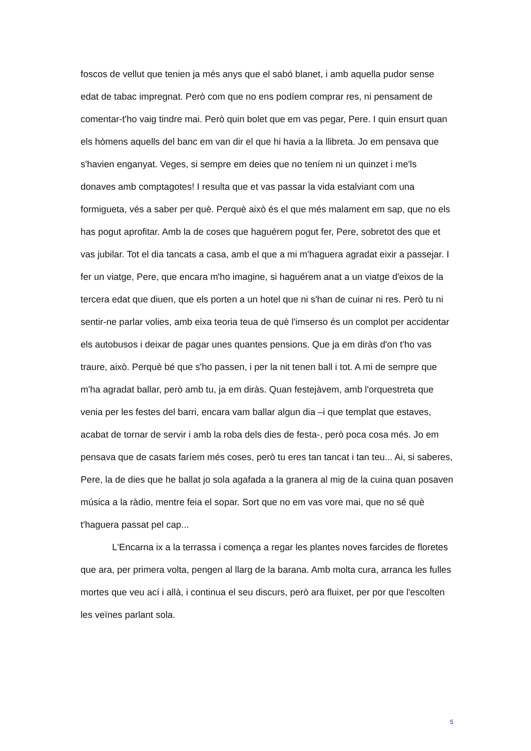foscos de vellut que tenien ja més anys que el sabó blanet, i amb aquella pudor sense edat de tabac impregnat. Però com que no ens podíem comprar res, ni pensament de comentar-t'ho vaig tindre mai. Però quin bolet que em vas pegar, Pere. I quin ensurt quan els hòmens aquells del banc em van dir el que hi havia a la llibreta. Jo em pensava que s'havien enganyat. Veges, si sempre em deies que no teníem ni un quinzet i me'ls donaves amb comptagotes! I resulta que et vas passar la vida estalviant com una formigueta, vés a saber per què. Perquè això és el que més malament em sap, que no els has pogut aprofitar. Amb la de coses que haguérem pogut fer, Pere, sobretot des que et vas jubilar. Tot el dia tancats a casa, amb el que a mi m'haguera agradat eixir a passejar. I fer un viatge, Pere, que encara m'ho imagine, si haguérem anat a un viatge d'eixos de la tercera edat que diuen, que els porten a un hotel que ni s'han de cuinar ni res. Però tu ni sentir-ne parlar volies, amb eixa teoria teua de què l'imserso és un complot per accidentar els autobusos i deixar de pagar unes quantes pensions. Que ja em diràs d'on t'ho vas traure, això. Perquè bé que s'ho passen, i per la nit tenen ball i tot. A mi de sempre que m'ha agradat ballar, però amb tu, ja em diràs. Quan festejàvem, amb l'orquestreta que venia per les festes del barri, encara vam ballar algun dia –i que templat que estaves, acabat de tornar de servir i amb la roba dels dies de festa-, però poca cosa més. Jo em pensava que de casats faríem més coses, però tu eres tan tancat i tan teu... Ai, si saberes, Pere, la de dies que he ballat jo sola agafada a la granera al mig de la cuina quan posaven música a la ràdio, mentre feia el sopar. Sort que no em vas vore mai, que no sé què t'haguera passat pel cap...
L'Encarna ix a la terrassa i comença a regar les plantes noves farcides de floretes que ara, per primera volta, pengen al llarg de la barana. Amb molta cura, arranca les fulles mortes que veu ací i allà, i continua el seu discurs, però ara fluixet, per por que l'escolten les veïnes parlant sola.
5